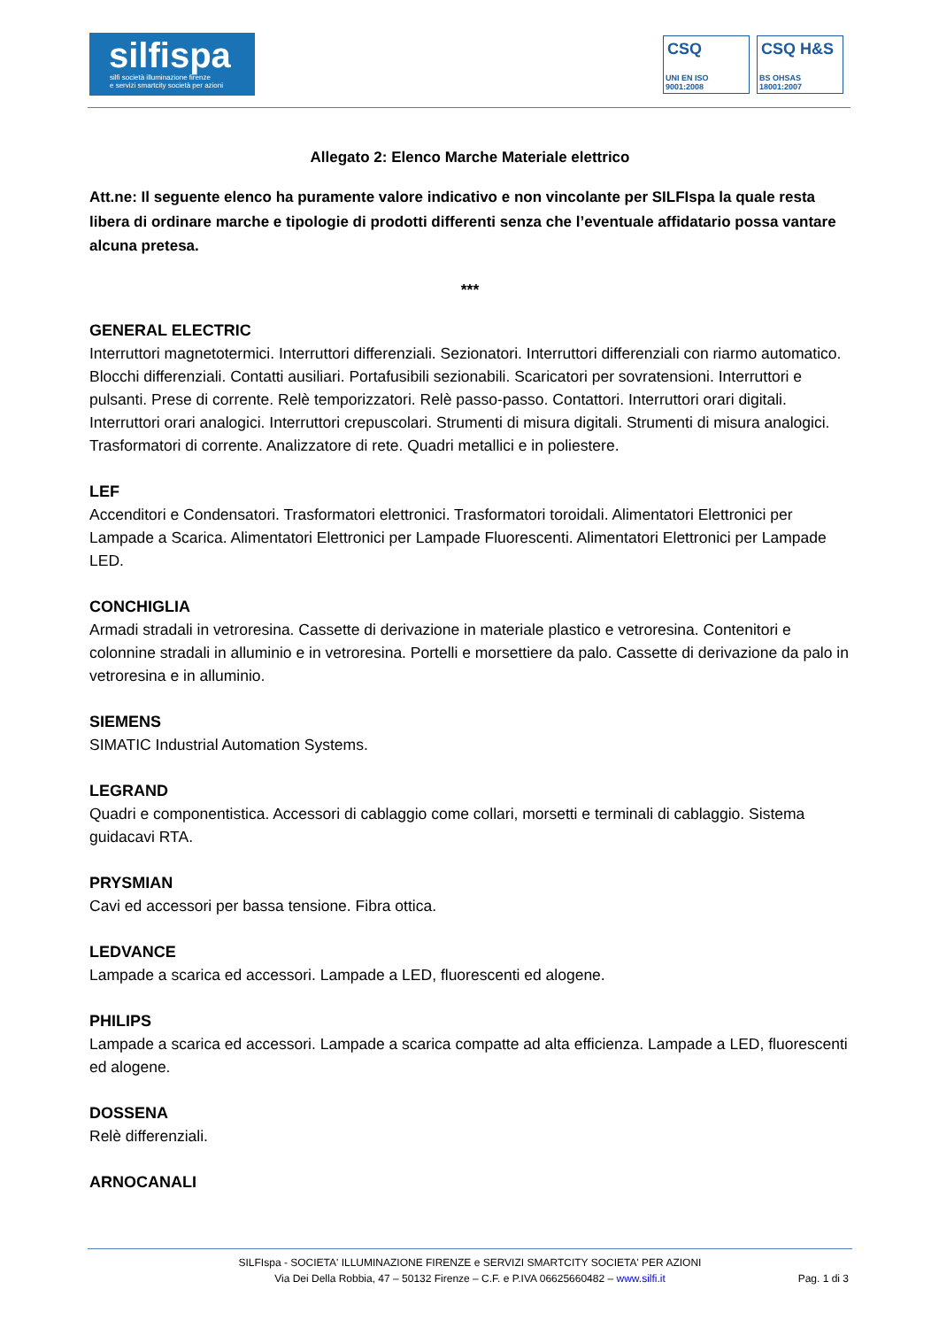silfispa
silfi società illuminazione firenze
e servizi smartcity società per azioni
CSQ
UNI EN ISO 9001:2008
CSQ H&S
BS OHSAS 18001:2007
Allegato 2: Elenco Marche Materiale elettrico
Att.ne: Il seguente elenco ha puramente valore indicativo e non vincolante per SILFIspa la quale resta libera di ordinare marche e tipologie di prodotti differenti senza che l’eventuale affidatario possa vantare alcuna pretesa.
***
GENERAL ELECTRIC
Interruttori magnetotermici. Interruttori differenziali. Sezionatori. Interruttori differenziali con riarmo automatico. Blocchi differenziali. Contatti ausiliari. Portafusibili sezionabili. Scaricatori per sovratensioni. Interruttori e pulsanti. Prese di corrente. Relè temporizzatori. Relè passo-passo. Contattori. Interruttori orari digitali. Interruttori orari analogici. Interruttori crepuscolari. Strumenti di misura digitali. Strumenti di misura analogici. Trasformatori di corrente. Analizzatore di rete. Quadri metallici e in poliestere.
LEF
Accenditori e Condensatori. Trasformatori elettronici. Trasformatori toroidali. Alimentatori Elettronici per Lampade a Scarica. Alimentatori Elettronici per Lampade Fluorescenti. Alimentatori Elettronici per Lampade LED.
CONCHIGLIA
Armadi stradali in vetroresina. Cassette di derivazione in materiale plastico e vetroresina. Contenitori e colonnine stradali in alluminio e in vetroresina. Portelli e morsettiere da palo. Cassette di derivazione da palo in vetroresina e in alluminio.
SIEMENS
SIMATIC Industrial Automation Systems.
LEGRAND
Quadri e componentistica. Accessori di cablaggio come collari, morsetti e terminali di cablaggio. Sistema guidacavi RTA.
PRYSMIAN
Cavi ed accessori per bassa tensione. Fibra ottica.
LEDVANCE
Lampade a scarica ed accessori. Lampade a LED, fluorescenti ed alogene.
PHILIPS
Lampade a scarica ed accessori. Lampade a scarica compatte ad alta efficienza. Lampade a LED, fluorescenti ed alogene.
DOSSENA
Relè differenziali.
ARNOCANALI
SILFIspa - SOCIETA' ILLUMINAZIONE FIRENZE e SERVIZI SMARTCITY SOCIETA' PER AZIONI
Via Dei Della Robbia, 47 – 50132 Firenze – C.F. e P.IVA 06625660482 – www.silfi.it
Pag. 1 di 3